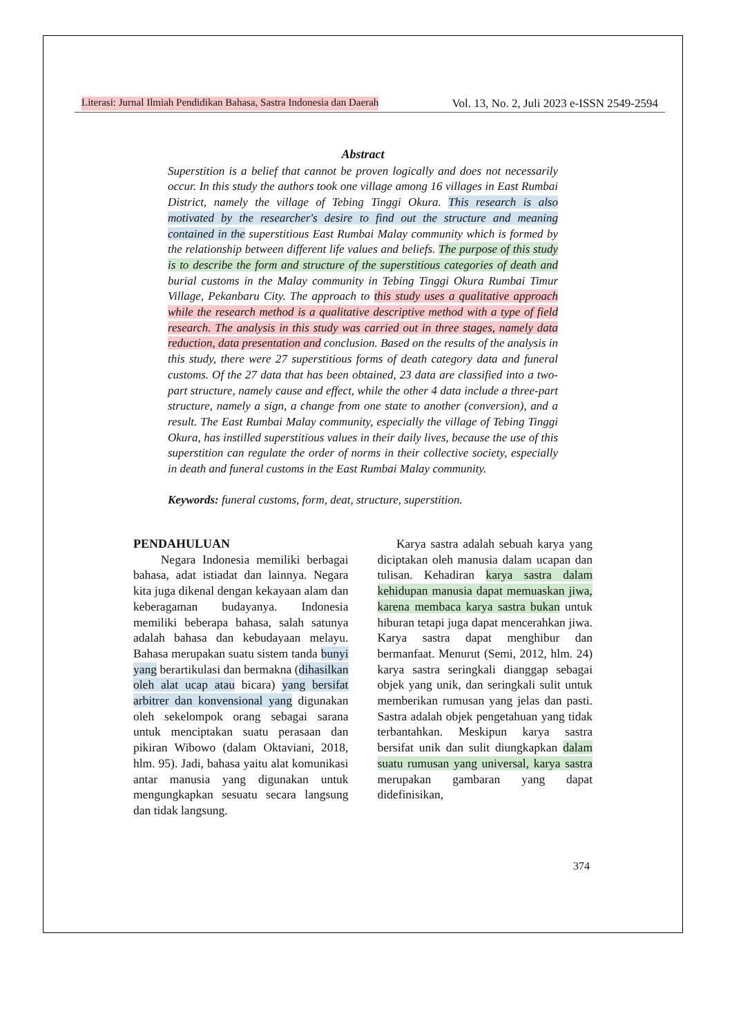Literasi: Jurnal Ilmiah Pendidikan Bahasa, Sastra Indonesia dan Daerah Vol. 13, No. 2, Juli 2023 e-ISSN 2549-2594
Abstract
Superstition is a belief that cannot be proven logically and does not necessarily occur. In this study the authors took one village among 16 villages in East Rumbai District, namely the village of Tebing Tinggi Okura. This research is also motivated by the researcher's desire to find out the structure and meaning contained in the superstitious East Rumbai Malay community which is formed by the relationship between different life values and beliefs. The purpose of this study is to describe the form and structure of the superstitious categories of death and burial customs in the Malay community in Tebing Tinggi Okura Rumbai Timur Village, Pekanbaru City. The approach to this study uses a qualitative approach while the research method is a qualitative descriptive method with a type of field research. The analysis in this study was carried out in three stages, namely data reduction, data presentation and conclusion. Based on the results of the analysis in this study, there were 27 superstitious forms of death category data and funeral customs. Of the 27 data that has been obtained, 23 data are classified into a two-part structure, namely cause and effect, while the other 4 data include a three-part structure, namely a sign, a change from one state to another (conversion), and a result. The East Rumbai Malay community, especially the village of Tebing Tinggi Okura, has instilled superstitious values in their daily lives, because the use of this superstition can regulate the order of norms in their collective society, especially in death and funeral customs in the East Rumbai Malay community.
Keywords: funeral customs, form, deat, structure, superstition.
PENDAHULUAN
Negara Indonesia memiliki berbagai bahasa, adat istiadat dan lainnya. Negara kita juga dikenal dengan kekayaan alam dan keberagaman budayanya. Indonesia memiliki beberapa bahasa, salah satunya adalah bahasa dan kebudayaan melayu. Bahasa merupakan suatu sistem tanda bunyi yang berartikulasi dan bermakna (dihasilkan oleh alat ucap atau bicara) yang bersifat arbitrer dan konvensional yang digunakan oleh sekelompok orang sebagai sarana untuk menciptakan suatu perasaan dan pikiran Wibowo (dalam Oktaviani, 2018, hlm. 95). Jadi, bahasa yaitu alat komunikasi antar manusia yang digunakan untuk mengungkapkan sesuatu secara langsung dan tidak langsung.
Karya sastra adalah sebuah karya yang diciptakan oleh manusia dalam ucapan dan tulisan. Kehadiran karya sastra dalam kehidupan manusia dapat memuaskan jiwa, karena membaca karya sastra bukan untuk hiburan tetapi juga dapat mencerahkan jiwa. Karya sastra dapat menghibur dan bermanfaat. Menurut (Semi, 2012, hlm. 24) karya sastra seringkali dianggap sebagai objek yang unik, dan seringkali sulit untuk memberikan rumusan yang jelas dan pasti. Sastra adalah objek pengetahuan yang tidak terbantahkan. Meskipun karya sastra bersifat unik dan sulit diungkapkan dalam suatu rumusan yang universal, karya sastra merupakan gambaran yang dapat didefinisikan,
374